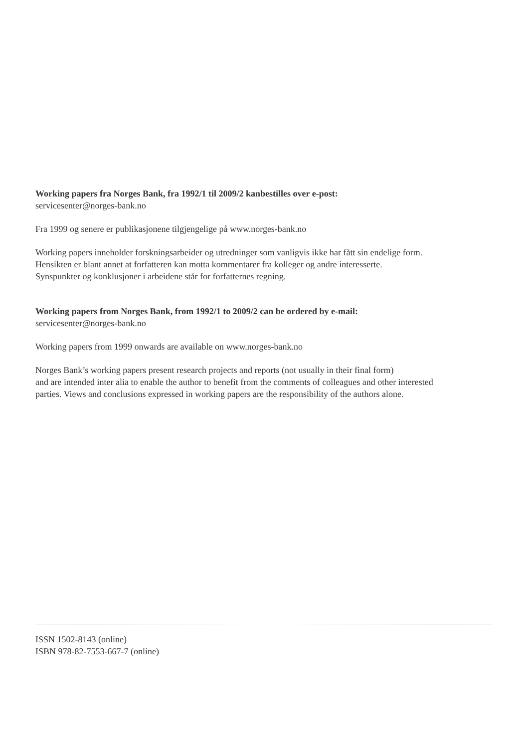Working papers fra Norges Bank, fra 1992/1 til 2009/2 kanbestilles over e-post:
servicesenter@norges-bank.no
Fra 1999 og senere er publikasjonene tilgjengelige på www.norges-bank.no
Working papers inneholder forskningsarbeider og utredninger som vanligvis ikke har fått sin endelige form.
Hensikten er blant annet at forfatteren kan motta kommentarer fra kolleger og andre interesserte.
Synspunkter og konklusjoner i arbeidene står for forfatternes regning.
Working papers from Norges Bank, from 1992/1 to 2009/2 can be ordered by e-mail:
servicesenter@norges-bank.no
Working papers from 1999 onwards are available on www.norges-bank.no
Norges Bank’s working papers present research projects and reports (not usually in their final form)
and are intended inter alia to enable the author to benefit from the comments of colleagues and other interested
parties. Views and conclusions expressed in working papers are the responsibility of the authors alone.
ISSN 1502-8143 (online)
ISBN 978-82-7553-667-7 (online)